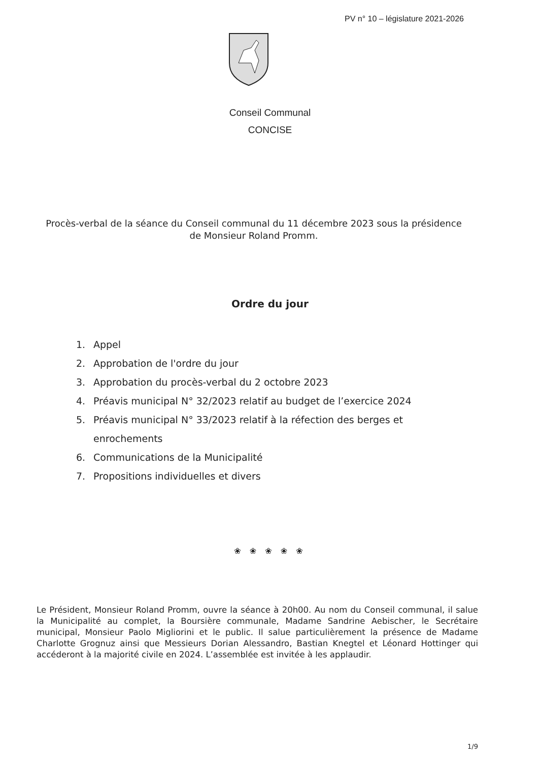PV n° 10 – législature 2021-2026
Conseil Communal
CONCISE
Procès-verbal de la séance du Conseil communal du 11 décembre 2023 sous la présidence de Monsieur Roland Promm.
Ordre du jour
1. Appel
2. Approbation de l'ordre du jour
3. Approbation du procès-verbal du 2 octobre 2023
4. Préavis municipal N° 32/2023 relatif au budget de l’exercice 2024
5. Préavis municipal N° 33/2023 relatif à la réfection des berges et enrochements
6. Communications de la Municipalité
7. Propositions individuelles et divers
❀ ❀ ❀ ❀ ❀
Le Président, Monsieur Roland Promm, ouvre la séance à 20h00. Au nom du Conseil communal, il salue la Municipalité au complet, la Boursière communale, Madame Sandrine Aebischer, le Secrétaire municipal, Monsieur Paolo Migliorini et le public. Il salue particulièrement la présence de Madame Charlotte Grognuz ainsi que Messieurs Dorian Alessandro, Bastian Knegtel et Léonard Hottinger qui accéderont à la majorité civile en 2024. L’assemblée est invitée à les applaudir.
1/9